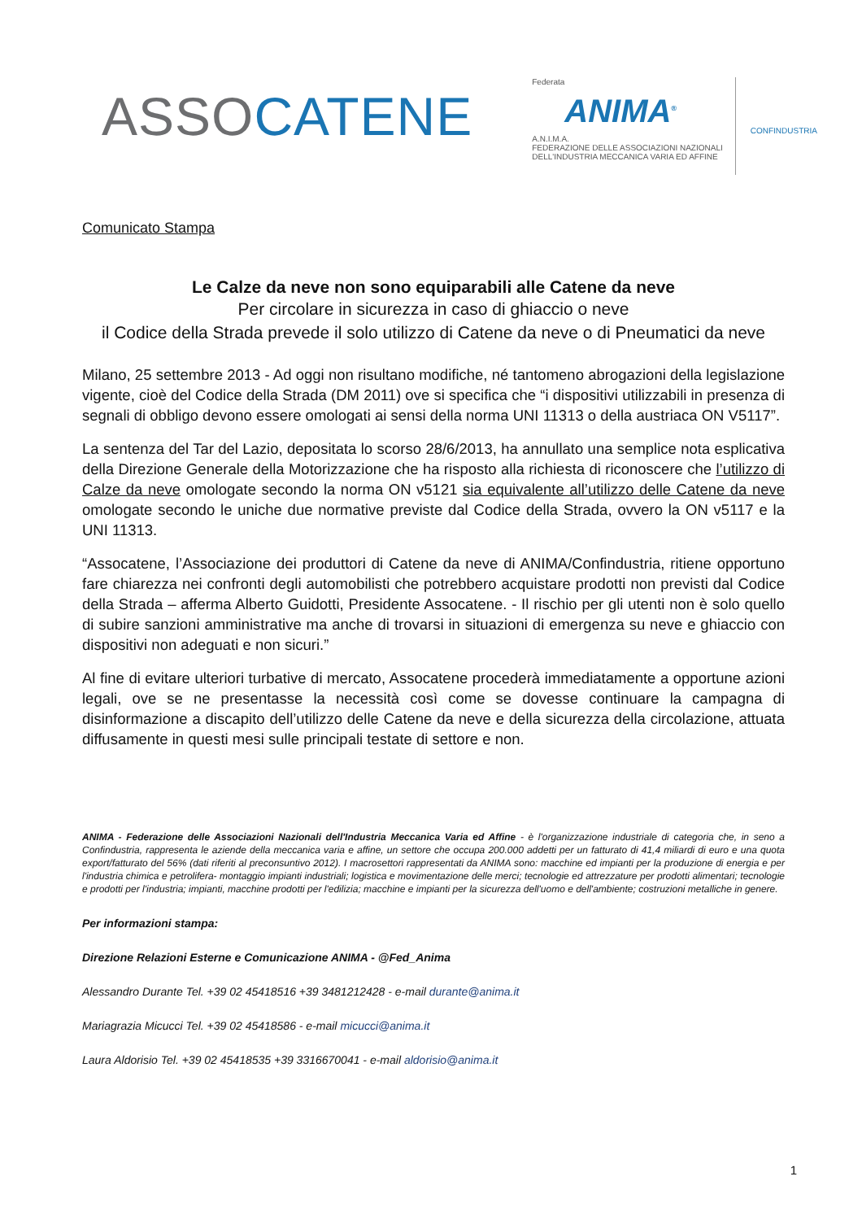ASSO CATENE
Federata
ANIMA<sup>®</sup>
A.N.I.M.A.
FEDERAZIONE DELLE ASSOCIAZIONI NAZIONALI
DELL'INDUSTRIA MECCANICA VARIA ED AFFINE
CONFINDUSTRIA
Comunicato Stampa
Le Calze da neve non sono equiparabili alle Catene da neve
Per circolare in sicurezza in caso di ghiaccio o neve
il Codice della Strada prevede il solo utilizzo di Catene da neve o di Pneumatici da neve
Milano, 25 settembre 2013 - Ad oggi non risultano modifiche, né tantomeno abrogazioni della legislazione vigente, cioè del Codice della Strada (DM 2011) ove si specifica che “i dispositivi utilizzabili in presenza di segnali di obbligo devono essere omologati ai sensi della norma UNI 11313 o della austriaca ON V5117”.
La sentenza del Tar del Lazio, depositata lo scorso 28/6/2013, ha annullato una semplice nota esplicativa della Direzione Generale della Motorizzazione che ha risposto alla richiesta di riconoscere che l’utilizzo di Calze da neve omologate secondo la norma ON v5121 sia equivalente all’utilizzo delle Catene da neve omologate secondo le uniche due normative previste dal Codice della Strada, ovvero la ON v5117 e la UNI 11313.
“Assocatene, l’Associazione dei produttori di Catene da neve di ANIMA/Confindustria, ritiene opportuno fare chiarezza nei confronti degli automobilisti che potrebbero acquistare prodotti non previsti dal Codice della Strada – afferma Alberto Guidotti, Presidente Assocatene. - Il rischio per gli utenti non è solo quello di subire sanzioni amministrative ma anche di trovarsi in situazioni di emergenza su neve e ghiaccio con dispositivi non adeguati e non sicuri.”
Al fine di evitare ulteriori turbative di mercato, Assocatene procederà immediatamente a opportune azioni legali, ove se ne presentasse la necessità così come se dovesse continuare la campagna di disinformazione a discapito dell’utilizzo delle Catene da neve e della sicurezza della circolazione, attuata diffusamente in questi mesi sulle principali testate di settore e non.
ANIMA - Federazione delle Associazioni Nazionali dell'Industria Meccanica Varia ed Affine - è l'organizzazione industriale di categoria che, in seno a Confindustria, rappresenta le aziende della meccanica varia e affine, un settore che occupa 200.000 addetti per un fatturato di 41,4 miliardi di euro e una quota export/fatturato del 56% (dati riferiti al preconsuntivo 2012). I macrosettori rappresentati da ANIMA sono: macchine ed impianti per la produzione di energia e per l'industria chimica e petrolifera- montaggio impianti industriali; logistica e movimentazione delle merci; tecnologie ed attrezzature per prodotti alimentari; tecnologie e prodotti per l'industria; impianti, macchine prodotti per l'edilizia; macchine e impianti per la sicurezza dell'uomo e dell'ambiente; costruzioni metalliche in genere.
Per informazioni stampa:
Direzione Relazioni Esterne e Comunicazione ANIMA - @Fed_Anima
Alessandro Durante Tel. +39 02 45418516 +39 3481212428 - e-mail durante@anima.it
Mariagrazia Micucci Tel. +39 02 45418586 - e-mail micucci@anima.it
Laura Aldorisio Tel. +39 02 45418535 +39 3316670041 - e-mail aldorisio@anima.it
1